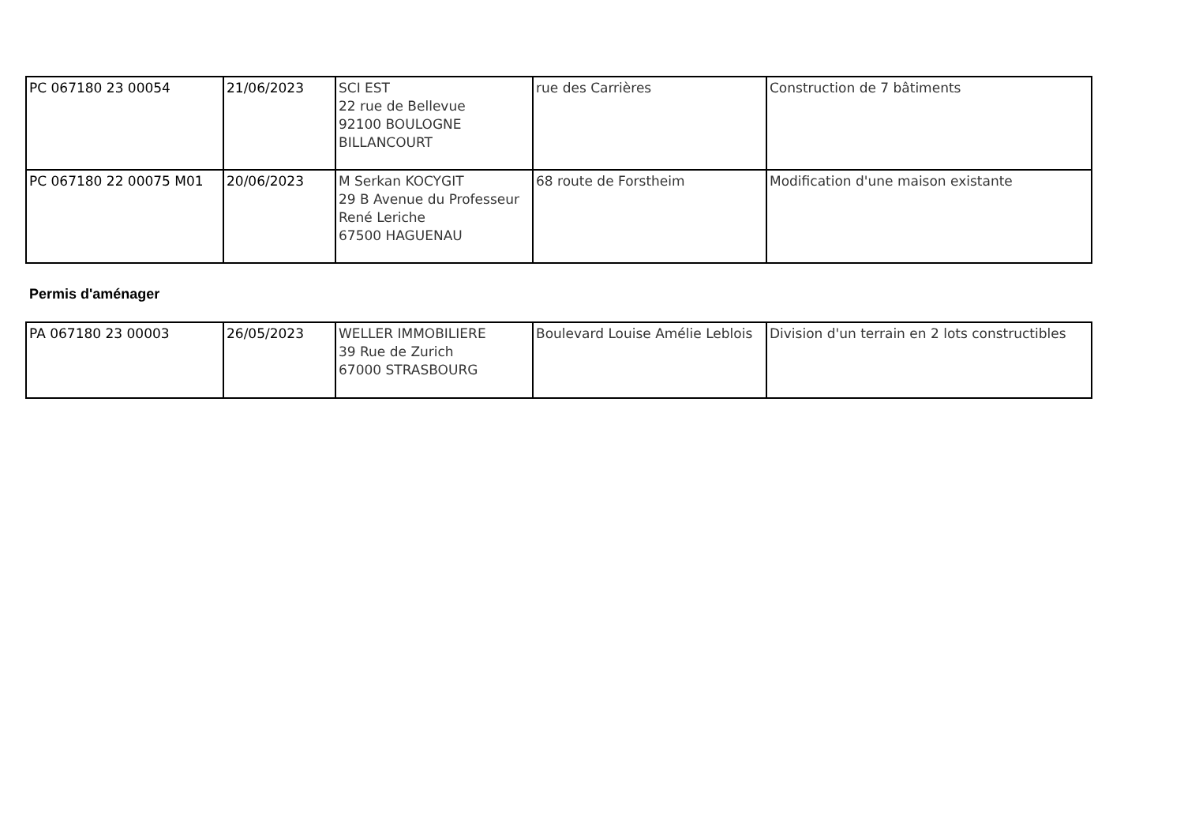| PC 067180 23 00054 | 21/06/2023 | SCI EST 22 rue de Bellevue 92100 BOULOGNE BILLANCOURT | rue des Carrières | Construction de 7 bâtiments |
| PC 067180 22 00075 M01 | 20/06/2023 | M Serkan KOCYGIT 29 B Avenue du Professeur René Leriche 67500 HAGUENAU | 68 route de Forstheim | Modification d'une maison existante |
Permis d'aménager
| PA 067180 23 00003 | 26/05/2023 | WELLER IMMOBILIERE 39 Rue de Zurich 67000 STRASBOURG | Boulevard Louise Amélie Leblois | Division d'un terrain en 2 lots constructibles |